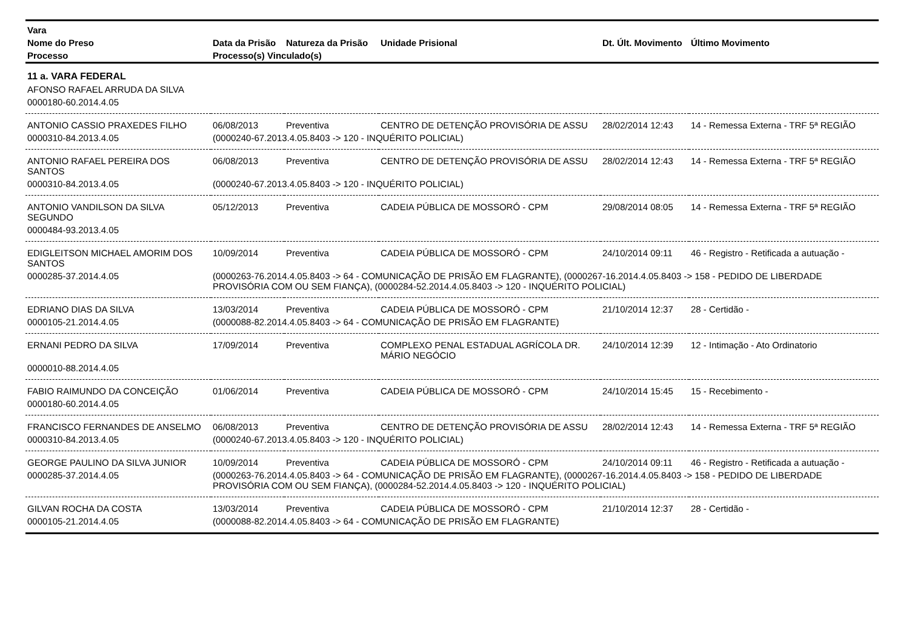| Vara | | | | | |
| --- | --- | --- | --- | --- | --- |
| Nome do Preso | Data da Prisão | Natureza da Prisão | Unidade Prisional | Dt. Últ. Movimento | Último Movimento |
| Processo | Processo(s) Vinculado(s) | | | | |
| 11 a. VARA FEDERAL | | | | | |
| AFONSO RAFAEL ARRUDA DA SILVA | | | | | |
| 0000180-60.2014.4.05 | | | | | |
| ANTONIO CASSIO PRAXEDES FILHO | 06/08/2013 | Preventiva | CENTRO DE DETENÇÃO PROVISÓRIA DE ASSU | 28/02/2014 12:43 | 14 - Remessa Externa - TRF 5ª REGIÃO |
| 0000310-84.2013.4.05 | (0000240-67.2013.4.05.8403 -> 120 - INQUÉRITO POLICIAL) | | | | |
| ANTONIO RAFAEL PEREIRA DOS SANTOS | 06/08/2013 | Preventiva | CENTRO DE DETENÇÃO PROVISÓRIA DE ASSU | 28/02/2014 12:43 | 14 - Remessa Externa - TRF 5ª REGIÃO |
| 0000310-84.2013.4.05 | (0000240-67.2013.4.05.8403 -> 120 - INQUÉRITO POLICIAL) | | | | |
| ANTONIO VANDILSON DA SILVA SEGUNDO | 05/12/2013 | Preventiva | CADEIA PÚBLICA DE MOSSORÓ - CPM | 29/08/2014 08:05 | 14 - Remessa Externa - TRF 5ª REGIÃO |
| 0000484-93.2013.4.05 | | | | | |
| EDIGLEITSON MICHAEL AMORIM DOS SANTOS | 10/09/2014 | Preventiva | CADEIA PÚBLICA DE MOSSORÓ - CPM | 24/10/2014 09:11 | 46 - Registro - Retificada a autuação - |
| 0000285-37.2014.4.05 | (0000263-76.2014.4.05.8403 -> 64 - COMUNICAÇÃO DE PRISÃO EM FLAGRANTE), (0000267-16.2014.4.05.8403 -> 158 - PEDIDO DE LIBERDADE PROVISÓRIA COM OU SEM FIANÇA), (0000284-52.2014.4.05.8403 -> 120 - INQUÉRITO POLICIAL) | | | | |
| EDRIANO DIAS DA SILVA | 13/03/2014 | Preventiva | CADEIA PÚBLICA DE MOSSORÓ - CPM | 21/10/2014 12:37 | 28 - Certidão - |
| 0000105-21.2014.4.05 | (0000088-82.2014.4.05.8403 -> 64 - COMUNICAÇÃO DE PRISÃO EM FLAGRANTE) | | | | |
| ERNANI PEDRO DA SILVA | 17/09/2014 | Preventiva | COMPLEXO PENAL ESTADUAL AGRÍCOLA DR. MÁRIO NEGÓCIO | 24/10/2014 12:39 | 12 - Intimação - Ato Ordinatorio |
| 0000010-88.2014.4.05 | | | | | |
| FABIO RAIMUNDO DA CONCEIÇÃO | 01/06/2014 | Preventiva | CADEIA PÚBLICA DE MOSSORÓ - CPM | 24/10/2014 15:45 | 15 - Recebimento - |
| 0000180-60.2014.4.05 | | | | | |
| FRANCISCO FERNANDES DE ANSELMO | 06/08/2013 | Preventiva | CENTRO DE DETENÇÃO PROVISÓRIA DE ASSU | 28/02/2014 12:43 | 14 - Remessa Externa - TRF 5ª REGIÃO |
| 0000310-84.2013.4.05 | (0000240-67.2013.4.05.8403 -> 120 - INQUÉRITO POLICIAL) | | | | |
| GEORGE PAULINO DA SILVA JUNIOR | 10/09/2014 | Preventiva | CADEIA PÚBLICA DE MOSSORÓ - CPM | 24/10/2014 09:11 | 46 - Registro - Retificada a autuação - |
| 0000285-37.2014.4.05 | (0000263-76.2014.4.05.8403 -> 64 - COMUNICAÇÃO DE PRISÃO EM FLAGRANTE), (0000267-16.2014.4.05.8403 -> 158 - PEDIDO DE LIBERDADE PROVISÓRIA COM OU SEM FIANÇA), (0000284-52.2014.4.05.8403 -> 120 - INQUÉRITO POLICIAL) | | | | |
| GILVAN ROCHA DA COSTA | 13/03/2014 | Preventiva | CADEIA PÚBLICA DE MOSSORÓ - CPM | 21/10/2014 12:37 | 28 - Certidão - |
| 0000105-21.2014.4.05 | (0000088-82.2014.4.05.8403 -> 64 - COMUNICAÇÃO DE PRISÃO EM FLAGRANTE) | | | | |